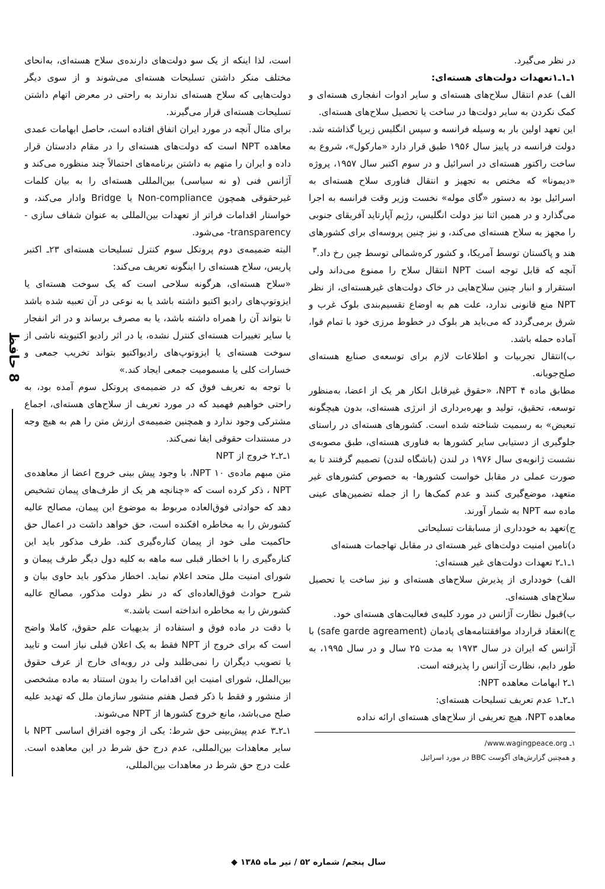در نظر می‌گیرد.
۱ـ۱ـ۱تعهدات دولت‌های هسته‌ای:
الف) عدم انتقال سلاح‌های هسته‌ای و سایر ادوات انفجاری هسته‌ای و کمک نکردن به سایر دولت‌ها در ساخت یا تحصیل سلاح‌های هسته‌ای.
این تعهد اولین بار به وسیله فرانسه و سپس انگلیس زیرپا گذاشته شد. دولت فرانسه در پاییز سال ۱۹۵۶ طبق قرار دارد «مارکول»، شروع به ساخت راکتور هسته‌ای در اسرائیل و در سوم اکتبر سال ۱۹۵۷، پروژه «دیمونا» که مختص به تجهیز و انتقال فناوری سلاح هسته‌ای به اسرائیل بود به دستور «گای موله» نخست وزیر وقت فرانسه به اجرا می‌گذارد و در همین اثنا نیز دولت انگلیس، رژیم آپارتاید آفریقای جنوبی را مجهز به سلاح هسته‌ای می‌کند، و نیز چنین پروسه‌ای برای کشورهای هند و پاکستان توسط آمریکا، و کشور کره‌شمالی توسط چین رخ داد.<sup>۳</sup>
آنچه که قابل توجه است NPT انتقال سلاح را ممنوع می‌داند ولی استقرار و انبار چنین سلاح‌هایی در خاک دولت‌های غیرهسته‌ای، از نظر NPT منع قانونی ندارد، علت هم به اوضاع تقسیم‌بندی بلوک غرب و شرق برمی‌گردد که می‌باید هر بلوک در خطوط مرزی خود با تمام قوا، آماده حمله باشد.
ب)انتقال تجربیات و اطلاعات لازم برای توسعه‌ی صنایع هسته‌ای صلح‌جویانه.
مطابق ماده ۴ NPT، «حقوق غیرقابل انکار هر یک از اعضا، به‌منظور توسعه، تحقیق، تولید و بهره‌برداری از انرژی هسته‌ای، بدون هیچگونه تبعیض» به رسمیت شناخته شده است. کشورهای هسته‌ای در راستای جلوگیری از دستیابی سایر کشورها به فناوری هسته‌ای، طبق مصوبه‌ی نشست ژانویه‌ی سال ۱۹۷۶ در لندن (باشگاه لندن) تصمیم گرفتند تا به صورت عملی در مقابل خواست کشورها- به خصوص کشورهای غیر متعهد، موضع‌گیری کنند و عدم کمک‌ها را از جمله تضمین‌های عینی ماده سه NPT به شمار آورند.
ج)تعهد به خودداری از مسابقات تسلیحاتی
د)تامین امنیت دولت‌های غیر هسته‌ای در مقابل تهاجمات هسته‌ای
۱ـ۱ـ۲ تعهدات دولت‌های غیر هسته‌ای:
الف) خودداری از پذیرش سلاح‌های هسته‌ای و نیز ساخت یا تحصیل سلاح‌های هسته‌ای.
ب)قبول نظارت آژانس در مورد کلیه‌ی فعالیت‌های هسته‌ای خود.
ج)انعقاد قرارداد موافقتنامه‌های پادمان (safe garde agreament) با آژانس که ایران در سال ۱۹۷۳ به مدت ۲۵ سال و در سال ۱۹۹۵، به طور دایم، نظارت آژانس را پذیرفته است.
۱ـ۲ ابهامات معاهده NPT:
۱ـ۲ـ۱ عدم تعریف تسلیحات هسته‌ای:
معاهده NPT، هیچ تعریفی از سلاح‌های هسته‌ای ارائه نداده
۱ـ www.wagingpeace.org/
و همچنین گزارش‌های آگوست BBC در مورد اسرائیل
است، لذا اینکه از یک سو دولت‌های دارنده‌ی سلاح هسته‌ای، به‌انحای مختلف منکر داشتن تسلیحات هسته‌ای می‌شوند و از سوی دیگر دولت‌هایی که سلاح هسته‌ای ندارند به راحتی در معرض اتهام داشتن تسلیحات هسته‌ای قرار می‌گیرند.
برای مثال آنچه در مورد ایران اتفاق افتاده است، حاصل ابهامات عمدی معاهده NPT است که دولت‌های هسته‌ای را در مقام دادستان قرار داده و ایران را متهم به داشتن برنامه‌های احتمالاً چند منظوره می‌کند و آژانس فنی (و نه سیاسی) بین‌المللی هسته‌ای را به بیان کلمات غیرحقوقی همچون Non-compliance یا Bridge وادار می‌کند، و خواستار اقدامات فراتر از تعهدات بین‌المللی به عنوان شفاف سازی -transparency- می‌شود.
البته ضمیمه‌ی دوم پروتکل سوم کنترل تسلیحات هسته‌ای ۲۳ـ اکتبر پاریس، سلاح هسته‌ای را اینگونه تعریف می‌کند:
«سلاح هسته‌ای، هرگونه سلاحی است که یک سوخت هسته‌ای یا ایزوتوپ‌های رادیو اکتیو داشته باشد یا به نوعی در آن تعبیه شده باشد تا بتواند آن را همراه داشته باشد، یا به مصرف برساند و در اثر انفجار یا سایر تغییرات هسته‌ای کنترل نشده، یا در اثر رادیو اکتیویته ناشی از سوخت هسته‌ای یا ایزوتوپ‌های رادیواکتیو بتواند تخریب جمعی و خسارات کلی یا مسمومیت جمعی ایجاد کند.»
با توجه به تعریف فوق که در ضمیمه‌ی پروتکل سوم آمده بود، به راحتی خواهیم فهمید که در مورد تعریف از سلاح‌های هسته‌ای، اجماع مشترکی وجود ندارد و همچنین ضمیمه‌ی ارزش متن را هم به هیچ وجه در مستندات حقوقی ایفا نمی‌کند.
۱ـ۲ـ۲ خروج از NPT
متن مبهم ماده‌ی ۱۰ NPT، با وجود پیش بینی خروج اعضا از معاهده‌ی NPT ، ذکر کرده است که «چنانچه هر یک از طرف‌های پیمان تشخیص دهد که حوادثی فوق‌العاده مربوط به موضوع این پیمان، مصالح عالیه کشورش را به مخاطره افکنده است، حق خواهد داشت در اعمال حق حاکمیت ملی خود از پیمان کناره‌گیری کند. طرف مذکور باید این کناره‌گیری را با اخطار قبلی سه ماهه به کلیه دول دیگر طرف پیمان و شورای امنیت ملل متحد اعلام نماید. اخطار مذکور باید حاوی بیان و شرح حوادث فوق‌العاده‌ای که در نظر دولت مذکور، مصالح عالیه کشورش را به مخاطره انداخته است باشد.»
با دقت در ماده فوق و استفاده از بدیهیات علم حقوق، کاملا واضح است که برای خروج از NPT فقط به یک اعلان قبلی نیاز است و تایید یا تصویب دیگران را نمی‌طلبد ولی در رویه‌ای خارج از عرف حقوق بین‌الملل، شورای امنیت این اقدامات را بدون استناد به ماده مشخصی از منشور و فقط با ذکر فصل هفتم منشور سازمان ملل که تهدید علیه صلح می‌باشد، مانع خروج کشورها از NPT می‌شوند.
۱ـ۲ـ۳ عدم پیش‌بینی حق شرط: یکی از وجوه افتراق اساسی NPT با سایر معاهدات بین‌المللی، عدم درج حق شرط در این معاهده است. علت درج حق شرط در معاهدات بین‌المللی،
8 حافظ
سال پنجم/ شماره ۵۲ / تیر ماه ۱۳۸۵ ◆